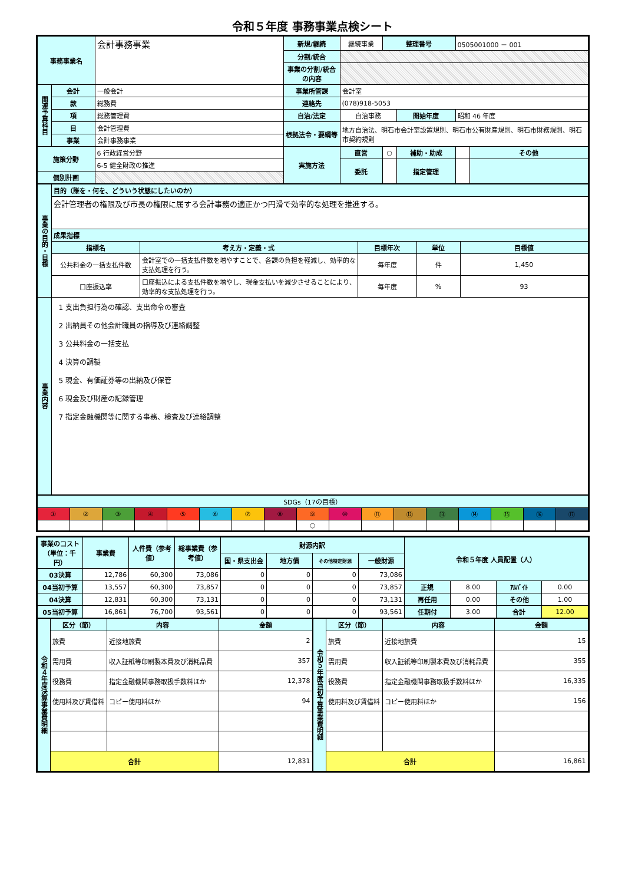令和５年度 事務事業点検シート
| 事務事業名 | | 会計事務事業 | 新規/継続 | 継続事業 | 整理番号 | | 0505001000 － 001 | |
| | | | 分割/統合 | | | | | |
| | | | 事業の分割/統合の内容 | | | | | |
| 関連予算科目 | 会計 | 一般会計 | 事業所管課 | 会計室 | | | | |
| | 款 | 総務費 | 連絡先 | (078)918-5053 | | | | |
| | 項 | 総務管理費 | 自治/法定 | 自治事務 | | 開始年度 | 昭和 46 年度 | |
| | 目 | 会計管理費 | 根拠法令・要綱等 | 地方自治法、明石市会計室設置規則、明石市公有財産規則、明石市財務規則、明石市契約規則 | | | | |
| | 事業 | 会計事務事業 | | | | | | |
| 施策分野 | | 6 行政経営分野 | 実施方法 | 直営 | ○ | 補助・助成 | | その他 |
| | | 6-5 健全財政の推進 | | 委託 | | 指定管理 | | |
| 個別計画 | | | | | | | | |
| 事業の目的・目標 | 目的（誰を・何を、どういう状態にしたいのか） | | | | |
| | 会計管理者の権限及び市長の権限に属する会計事務の適正かつ円滑で効率的な処理を推進する。 | | | | |
| | 成果指標 | | | | |
| | 指標名 | 考え方・定義・式 | 目標年次 | 単位 | 目標値 |
| | 公共料金の一括支払件数 | 会計室での一括支払件数を増やすことで、各課の負担を軽減し、効率的な支払処理を行う。 | 毎年度 | 件 | 1,450 |
| | 口座振込率 | 口座振込による支払件数を増やし、現金支払いを減少させることにより、効率的な支払処理を行う。 | 毎年度 | % | 93 |
| 事業内容 | 1 支出負担行為の確認、支出命令の審査 2 出納員その他会計職員の指導及び連絡調整 3 公共料金の一括支払 4 決算の調製 5 現金、有価証券等の出納及び保管 6 現金及び財産の記録管理 7 指定金融機関等に関する事務、検査及び連絡調整 | | | | |
| SDGs（17の目標） | | | | | | | | | | | | | | | | |
| ① | ② | ③ | ④ | ⑤ | ⑥ | ⑦ | ⑧ | ⑨ | ⑩ | ⑪ | ⑫ | ⑬ | ⑭ | ⑮ | ⑯ | ⑰ |
| | | | | | | | | ○ | | | | | | | | |
| 事業のコスト（単位：千円） | 事業費 | 人件費（参考値） | 総事業費（参考値） | 財源内訳 | | | | 令和５年度 人員配置（人） | | | |
| | | | | 国・県支出金 | 地方債 | その他特定財源 | 一般財源 | | | | |
| 03決算 | 12,786 | 60,300 | 73,086 | 0 | 0 | 0 | 73,086 | | | | |
| 04当初予算 | 13,557 | 60,300 | 73,857 | 0 | 0 | 0 | 73,857 | 正規 | 8.00 | ｱﾙﾊﾞｲﾄ | 0.00 |
| 04決算 | 12,831 | 60,300 | 73,131 | 0 | 0 | 0 | 73,131 | 再任用 | 0.00 | その他 | 1.00 |
| 05当初予算 | 16,861 | 76,700 | 93,561 | 0 | 0 | 0 | 93,561 | 任期付 | 3.00 | 合計 | 12.00 |
| 令和４年度決算事業費明細 | 区分（節） | 内容 | 金額 |
| | 旅費 | 近接地旅費 | 2 |
| | 需用費 | 収入証紙等印刷製本費及び消耗品費 | 357 |
| | 役務費 | 指定金融機関事務取扱手数料ほか | 12,378 |
| | 使用料及び賃借料 | コピー使用料ほか | 94 |
| | 合計 | | 12,831 |
| 令和５年度当初予算事業費明細 | 区分（節） | 内容 | 金額 |
| | 旅費 | 近接地旅費 | 15 |
| | 需用費 | 収入証紙等印刷製本費及び消耗品費 | 355 |
| | 役務費 | 指定金融機関事務取扱手数料ほか | 16,335 |
| | 使用料及び賃借料 | コピー使用料ほか | 156 |
| | 合計 | | 16,861 |